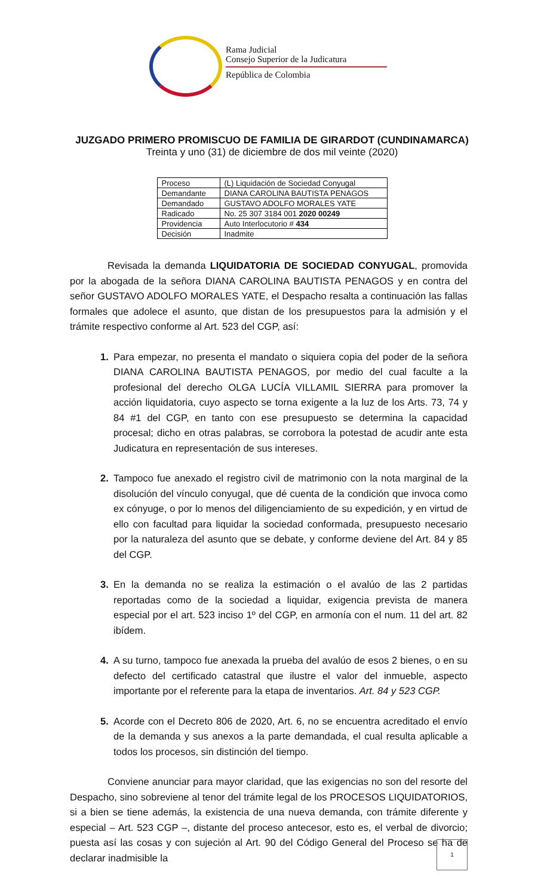Rama Judicial
Consejo Superior de la Judicatura
República de Colombia
JUZGADO PRIMERO PROMISCUO DE FAMILIA DE GIRARDOT (CUNDINAMARCA)
Treinta y uno (31) de diciembre de dos mil veinte (2020)
| Proceso | (L) Liquidación de Sociedad Conyugal |
| Demandante | DIANA CAROLINA BAUTISTA PENAGOS |
| Demandado | GUSTAVO ADOLFO MORALES YATE |
| Radicado | No. 25 307 3184 001 2020 00249 |
| Providencia | Auto Interlocutorio # 434 |
| Decisión | Inadmite |
Revisada la demanda LIQUIDATORIA DE SOCIEDAD CONYUGAL, promovida por la abogada de la señora DIANA CAROLINA BAUTISTA PENAGOS y en contra del señor GUSTAVO ADOLFO MORALES YATE, el Despacho resalta a continuación las fallas formales que adolece el asunto, que distan de los presupuestos para la admisión y el trámite respectivo conforme al Art. 523 del CGP, así:
1. Para empezar, no presenta el mandato o siquiera copia del poder de la señora DIANA CAROLINA BAUTISTA PENAGOS, por medio del cual faculte a la profesional del derecho OLGA LUCÍA VILLAMIL SIERRA para promover la acción liquidatoria, cuyo aspecto se torna exigente a la luz de los Arts. 73, 74 y 84 #1 del CGP, en tanto con ese presupuesto se determina la capacidad procesal; dicho en otras palabras, se corrobora la potestad de acudir ante esta Judicatura en representación de sus intereses.
2. Tampoco fue anexado el registro civil de matrimonio con la nota marginal de la disolución del vínculo conyugal, que dé cuenta de la condición que invoca como ex cónyuge, o por lo menos del diligenciamiento de su expedición, y en virtud de ello con facultad para liquidar la sociedad conformada, presupuesto necesario por la naturaleza del asunto que se debate, y conforme deviene del Art. 84 y 85 del CGP.
3. En la demanda no se realiza la estimación o el avalúo de las 2 partidas reportadas como de la sociedad a liquidar, exigencia prevista de manera especial por el art. 523 inciso 1º del CGP, en armonía con el num. 11 del art. 82 ibídem.
4. A su turno, tampoco fue anexada la prueba del avalúo de esos 2 bienes, o en su defecto del certificado catastral que ilustre el valor del inmueble, aspecto importante por el referente para la etapa de inventarios. Art. 84 y 523 CGP.
5. Acorde con el Decreto 806 de 2020, Art. 6, no se encuentra acreditado el envío de la demanda y sus anexos a la parte demandada, el cual resulta aplicable a todos los procesos, sin distinción del tiempo.
Conviene anunciar para mayor claridad, que las exigencias no son del resorte del Despacho, sino sobreviene al tenor del trámite legal de los PROCESOS LIQUIDATORIOS, si a bien se tiene además, la existencia de una nueva demanda, con trámite diferente y especial – Art. 523 CGP –, distante del proceso antecesor, esto es, el verbal de divorcio; puesta así las cosas y con sujeción al Art. 90 del Código General del Proceso se ha de declarar inadmisible la
1